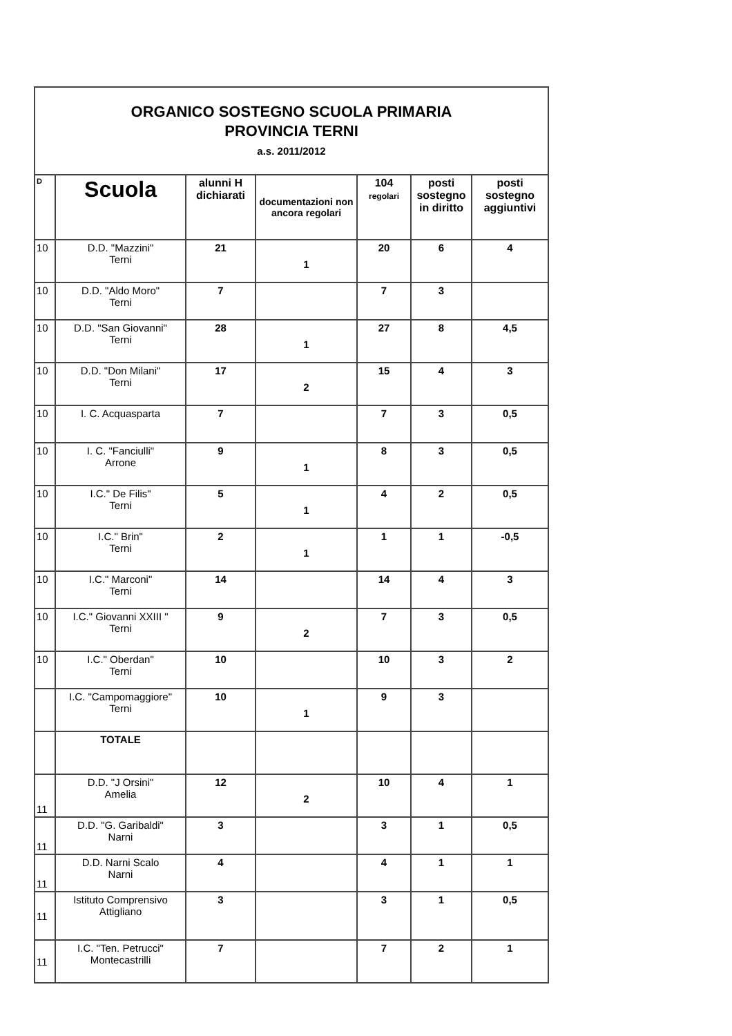| ORGANICO SOSTEGNO SCUOLA PRIMARIA PROVINCIA TERNI a.s. 2011/2012 | | | | | | |
| D | Scuola | alunni H dichiarati | documentazioni non ancora regolari | 104 regolari | posti sostegno in diritto | posti sostegno aggiuntivi |
| 10 | D.D. "Mazzini" Terni | 21 | 1 | 20 | 6 | 4 |
| 10 | D.D. "Aldo Moro" Terni | 7 | | 7 | 3 | |
| 10 | D.D. "San Giovanni" Terni | 28 | 1 | 27 | 8 | 4,5 |
| 10 | D.D. "Don Milani" Terni | 17 | 2 | 15 | 4 | 3 |
| 10 | I. C. Acquasparta | 7 | | 7 | 3 | 0,5 |
| 10 | I. C. "Fanciulli" Arrone | 9 | 1 | 8 | 3 | 0,5 |
| 10 | I.C." De Filis" Terni | 5 | 1 | 4 | 2 | 0,5 |
| 10 | I.C." Brin" Terni | 2 | 1 | 1 | 1 | -0,5 |
| 10 | I.C." Marconi" Terni | 14 | | 14 | 4 | 3 |
| 10 | I.C." Giovanni XXIII " Terni | 9 | 2 | 7 | 3 | 0,5 |
| 10 | I.C." Oberdan" Terni | 10 | | 10 | 3 | 2 |
| | I.C. "Campomaggiore" Terni | 10 | 1 | 9 | 3 | |
| | TOTALE | | | | | |
| 11 | D.D. "J Orsini" Amelia | 12 | 2 | 10 | 4 | 1 |
| 11 | D.D. "G. Garibaldi" Narni | 3 | | 3 | 1 | 0,5 |
| 11 | D.D. Narni Scalo Narni | 4 | | 4 | 1 | 1 |
| 11 | Istituto Comprensivo Attigliano | 3 | | 3 | 1 | 0,5 |
| 11 | I.C. "Ten. Petrucci" Montecastrilli | 7 | | 7 | 2 | 1 |